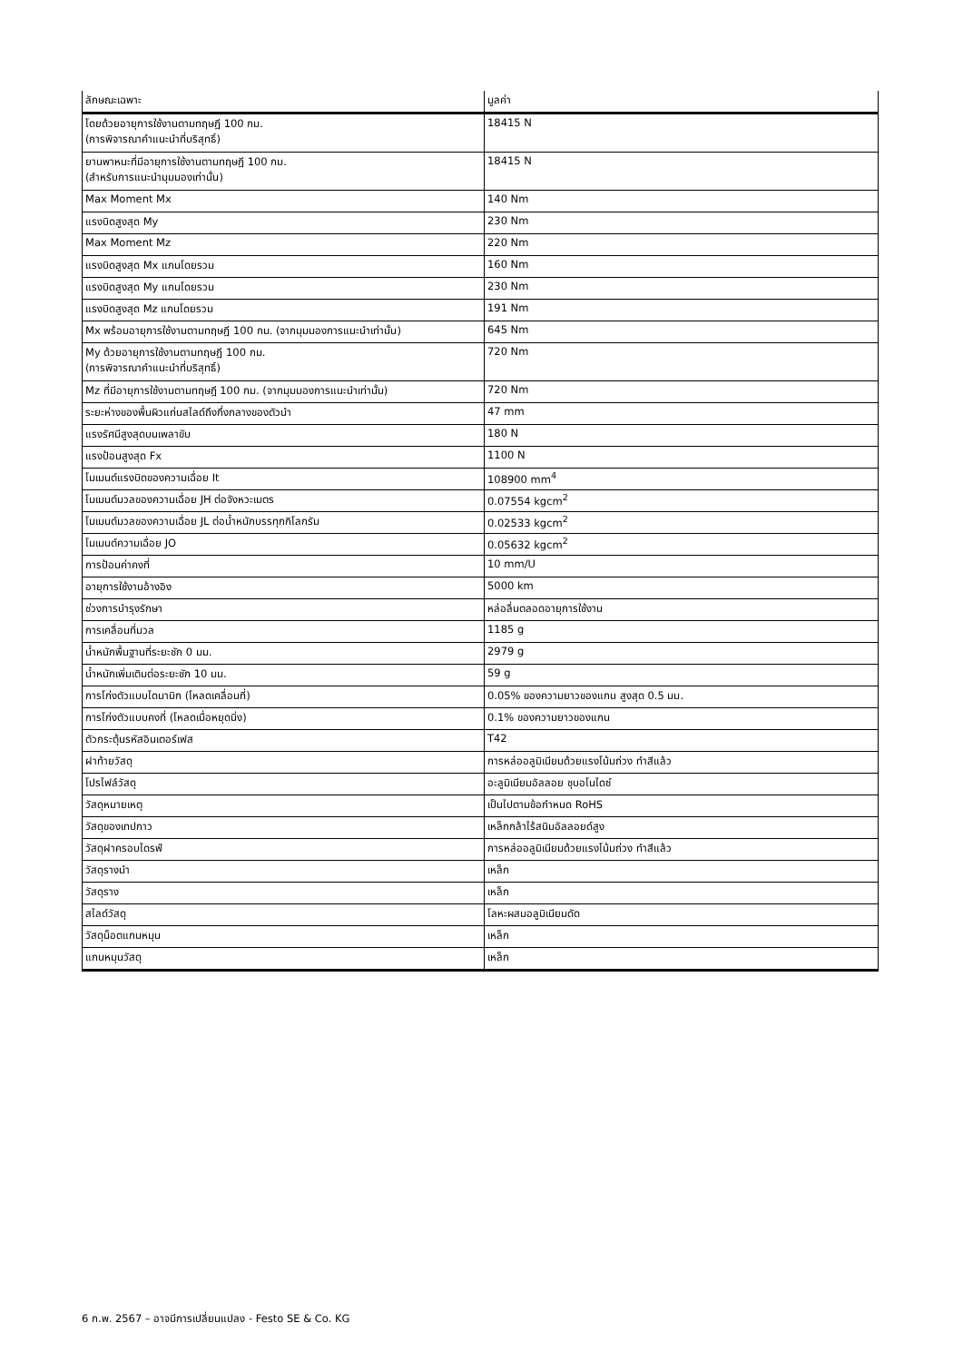| ลักษณะเฉพาะ | มูลค่า |
| --- | --- |
| โดยด้วยอายุการใช้งานตามทฤษฎี 100 กม. (การพิจารณาคำแนะนำที่บริสุทธิ์) | 18415 N |
| ยานพาหนะที่มีอายุการใช้งานตามทฤษฎี 100 กม. (สำหรับการแนะนำมุมมองเท่านั้น) | 18415 N |
| Max Moment Mx | 140 Nm |
| แรงบิดสูงสุด My | 230 Nm |
| Max Moment Mz | 220 Nm |
| แรงบิดสูงสุด Mx แกนโดยรวม | 160 Nm |
| แรงบิดสูงสุด My แกนโดยรวม | 230 Nm |
| แรงบิดสูงสุด Mz แกนโดยรวม | 191 Nm |
| Mx พร้อมอายุการใช้งานตามทฤษฎี 100 กม. (จากมุมมองการแนะนำเท่านั้น) | 645 Nm |
| My ด้วยอายุการใช้งานตามทฤษฎี 100 กม. (การพิจารณาคำแนะนำที่บริสุทธิ์) | 720 Nm |
| Mz ที่มีอายุการใช้งานตามทฤษฎี 100 กม. (จากมุมมองการแนะนำเท่านั้น) | 720 Nm |
| ระยะห่างของพื้นผิวแท่นสไลด์ถึงกึ่งกลางของตัวนำ | 47 mm |
| แรงรัศมีสูงสุดบนเพลาขับ | 180 N |
| แรงป้อนสูงสุด Fx | 1100 N |
| โมเมนต์แรงบิดของความเฉื่อย It | 108900 mm<sup>4</sup> |
| โมเมนต์มวลของความเฉื่อย JH ต่อจังหวะเมตร | 0.07554 kgcm<sup>2</sup> |
| โมเมนต์มวลของความเฉื่อย JL ต่อน้ำหนักบรรทุกกิโลกรัม | 0.02533 kgcm<sup>2</sup> |
| โมเมนต์ความเฉื่อย JO | 0.05632 kgcm<sup>2</sup> |
| การป้อนค่าคงที่ | 10 mm/U |
| อายุการใช้งานอ้างอิง | 5000 km |
| ช่วงการบำรุงรักษา | หล่อลื่นตลอดอายุการใช้งาน |
| การเคลื่อนที่มวล | 1185 g |
| น้ำหนักพื้นฐานที่ระยะชัก 0 มม. | 2979 g |
| น้ำหนักเพิ่มเติมต่อระยะชัก 10 มม. | 59 g |
| การโก่งตัวแบบไดนามิก (โหลดเคลื่อนที่) | 0.05% ของความยาวของแกน สูงสุด 0.5 มม. |
| การโก่งตัวแบบคงที่ (โหลดเมื่อหยุดนิ่ง) | 0.1% ของความยาวของแกน |
| ตัวกระตุ้นรหัสอินเตอร์เฟส | T42 |
| ฝาท้ายวัสดุ | การหล่ออลูมิเนียมด้วยแรงโน้มถ่วง ทำสีแล้ว |
| โปรไฟล์วัสดุ | อะลูมิเนียมอัลลอย ชุบอโนไดซ์ |
| วัสดุหมายเหตุ | เป็นไปตามข้อกำหนด RoHS |
| วัสดุของเทปกาว | เหล็กกล้าไร้สนิมอัลลอยด์สูง |
| วัสดุฝาครอบไดรฟ์ | การหล่ออลูมิเนียมด้วยแรงโน้มถ่วง ทำสีแล้ว |
| วัสดุรางนำ | เหล็ก |
| วัสดุราง | เหล็ก |
| สไลด์วัสดุ | โลหะผสมอลูมิเนียมดัด |
| วัสดุน็อตแกนหมุน | เหล็ก |
| แกนหมุนวัสดุ | เหล็ก |
6 ก.พ. 2567 – อาจมีการเปลี่ยนแปลง - Festo SE & Co. KG